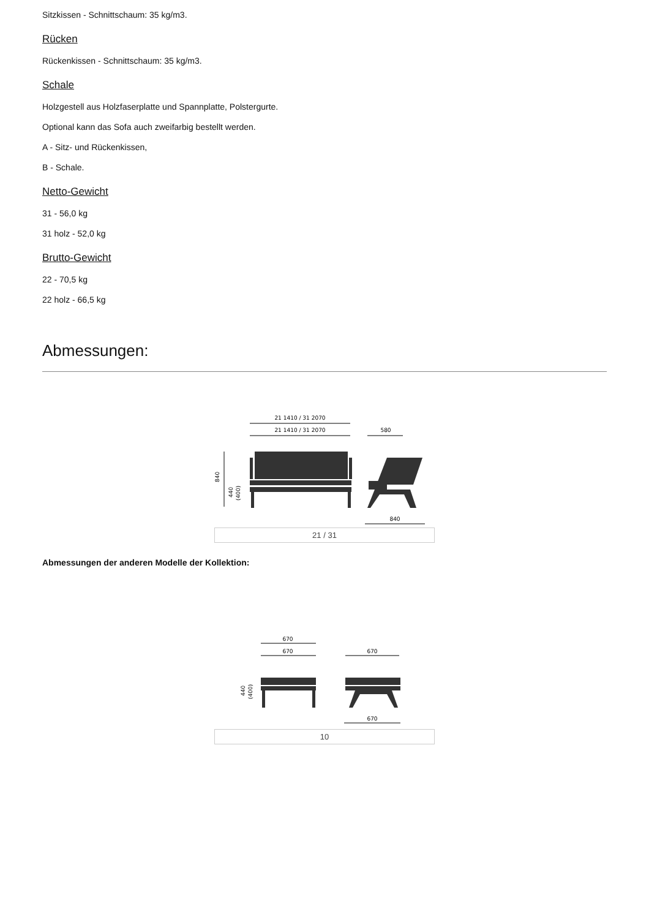Sitzkissen - Schnittschaum: 35 kg/m3.
Rücken
Rückenkissen - Schnittschaum: 35 kg/m3.
Schale
Holzgestell aus Holzfaserplatte und Spannplatte, Polstergurte.
Optional kann das Sofa auch zweifarbig bestellt werden.
A - Sitz- und Rückenkissen,
B - Schale.
Netto-Gewicht
31 - 56,0 kg
31 holz - 52,0 kg
Brutto-Gewicht
22 - 70,5 kg
22 holz - 66,5 kg
Abmessungen:
21 1410 / 31 2070
21 1410 / 31 2070
580
840
440
(400)
840
21 / 31
Abmessungen der anderen Modelle der Kollektion:
670
670
670
440
(400)
670
10